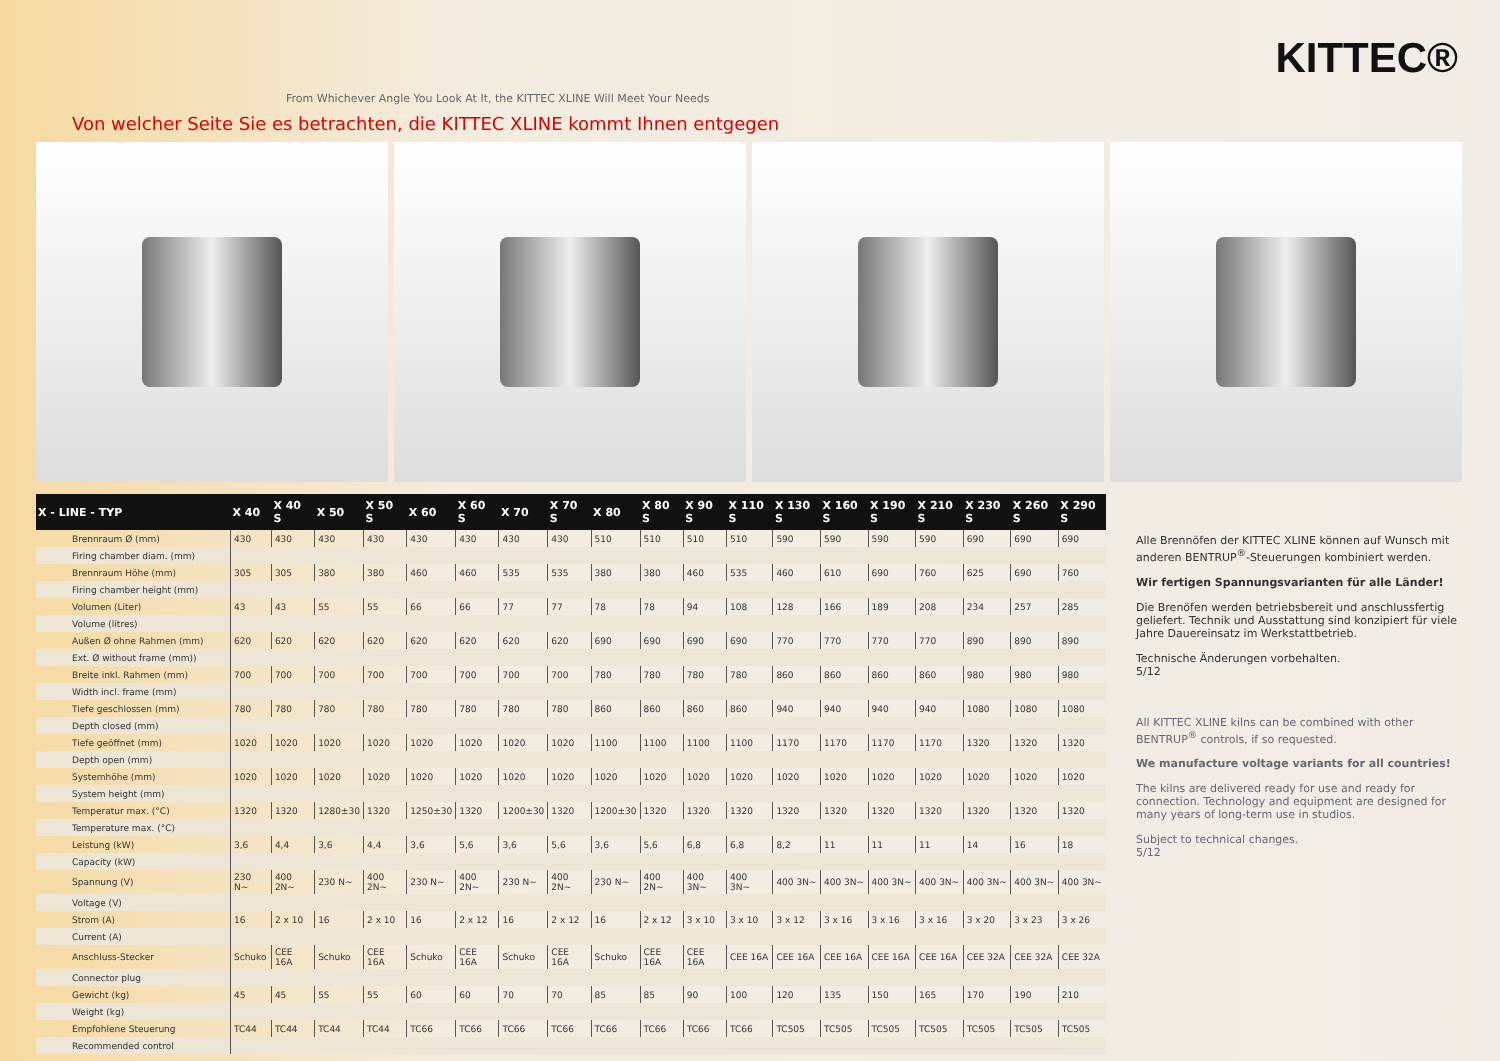KITTEC®
From Whichever Angle You Look At It, the KITTEC XLINE Will Meet Your Needs
Von welcher Seite Sie es betrachten, die KITTEC XLINE kommt Ihnen entgegen
| X - LINE - TYP | X 40 | X 40 S | X 50 | X 50 S | X 60 | X 60 S | X 70 | X 70 S | X 80 | X 80 S | X 90 S | X 110 S | X 130 S | X 160 S | X 190 S | X 210 S | X 230 S | X 260 S | X 290 S |
| --- | --- | --- | --- | --- | --- | --- | --- | --- | --- | --- | --- | --- | --- | --- | --- | --- | --- | --- | --- |
| Brennraum Ø (mm) | 430 | 430 | 430 | 430 | 430 | 430 | 430 | 430 | 510 | 510 | 510 | 510 | 590 | 590 | 590 | 590 | 690 | 690 | 690 |
| Firing chamber diam. (mm) | | | | | | | | | | | | | | | | | | | |
| Brennraum Höhe (mm) | 305 | 305 | 380 | 380 | 460 | 460 | 535 | 535 | 380 | 380 | 460 | 535 | 460 | 610 | 690 | 760 | 625 | 690 | 760 |
| Firing chamber height (mm) | | | | | | | | | | | | | | | | | | | |
| Volumen (Liter) | 43 | 43 | 55 | 55 | 66 | 66 | 77 | 77 | 78 | 78 | 94 | 108 | 128 | 166 | 189 | 208 | 234 | 257 | 285 |
| Volume (litres) | | | | | | | | | | | | | | | | | | | |
| Außen Ø ohne Rahmen (mm) | 620 | 620 | 620 | 620 | 620 | 620 | 620 | 620 | 690 | 690 | 690 | 690 | 770 | 770 | 770 | 770 | 890 | 890 | 890 |
| Ext. Ø without frame (mm)) | | | | | | | | | | | | | | | | | | | |
| Breite inkl. Rahmen (mm) | 700 | 700 | 700 | 700 | 700 | 700 | 700 | 700 | 780 | 780 | 780 | 780 | 860 | 860 | 860 | 860 | 980 | 980 | 980 |
| Width incl. frame (mm) | | | | | | | | | | | | | | | | | | | |
| Tiefe geschlossen (mm) | 780 | 780 | 780 | 780 | 780 | 780 | 780 | 780 | 860 | 860 | 860 | 860 | 940 | 940 | 940 | 940 | 1080 | 1080 | 1080 |
| Depth closed (mm) | | | | | | | | | | | | | | | | | | | |
| Tiefe geöffnet (mm) | 1020 | 1020 | 1020 | 1020 | 1020 | 1020 | 1020 | 1020 | 1100 | 1100 | 1100 | 1100 | 1170 | 1170 | 1170 | 1170 | 1320 | 1320 | 1320 |
| Depth open (mm) | | | | | | | | | | | | | | | | | | | |
| Systemhöhe (mm) | 1020 | 1020 | 1020 | 1020 | 1020 | 1020 | 1020 | 1020 | 1020 | 1020 | 1020 | 1020 | 1020 | 1020 | 1020 | 1020 | 1020 | 1020 | 1020 |
| System height (mm) | | | | | | | | | | | | | | | | | | | |
| Temperatur max. (°C) | 1320 | 1320 | 1280±30 | 1320 | 1250±30 | 1320 | 1200±30 | 1320 | 1200±30 | 1320 | 1320 | 1320 | 1320 | 1320 | 1320 | 1320 | 1320 | 1320 | 1320 |
| Temperature max. (°C) | | | | | | | | | | | | | | | | | | | |
| Leistung (kW) | 3,6 | 4,4 | 3,6 | 4,4 | 3,6 | 5,6 | 3,6 | 5,6 | 3,6 | 5,6 | 6,8 | 6,8 | 8,2 | 11 | 11 | 11 | 14 | 16 | 18 |
| Capacity (kW) | | | | | | | | | | | | | | | | | | | |
| Spannung (V) | 230 N~ | 400 2N~ | 230 N~ | 400 2N~ | 230 N~ | 400 2N~ | 230 N~ | 400 2N~ | 230 N~ | 400 2N~ | 400 3N~ | 400 3N~ | 400 3N~ | 400 3N~ | 400 3N~ | 400 3N~ | 400 3N~ | 400 3N~ | 400 3N~ |
| Voltage (V) | | | | | | | | | | | | | | | | | | | |
| Strom (A) | 16 | 2 x 10 | 16 | 2 x 10 | 16 | 2 x 12 | 16 | 2 x 12 | 16 | 2 x 12 | 3 x 10 | 3 x 10 | 3 x 12 | 3 x 16 | 3 x 16 | 3 x 16 | 3 x 20 | 3 x 23 | 3 x 26 |
| Current (A) | | | | | | | | | | | | | | | | | | | |
| Anschluss-Stecker | Schuko | CEE 16A | Schuko | CEE 16A | Schuko | CEE 16A | Schuko | CEE 16A | Schuko | CEE 16A | CEE 16A | CEE 16A | CEE 16A | CEE 16A | CEE 16A | CEE 16A | CEE 32A | CEE 32A | CEE 32A |
| Connector plug | | | | | | | | | | | | | | | | | | | |
| Gewicht (kg) | 45 | 45 | 55 | 55 | 60 | 60 | 70 | 70 | 85 | 85 | 90 | 100 | 120 | 135 | 150 | 165 | 170 | 190 | 210 |
| Weight (kg) | | | | | | | | | | | | | | | | | | | |
| Empfohlene Steuerung | TC44 | TC44 | TC44 | TC44 | TC66 | TC66 | TC66 | TC66 | TC66 | TC66 | TC66 | TC66 | TC505 | TC505 | TC505 | TC505 | TC505 | TC505 | TC505 |
| Recommended control | | | | | | | | | | | | | | | | | | | |
Alle Brennöfen der KITTEC XLINE können auf Wunsch mit anderen BENTRUP<sup>®</sup>-Steuerungen kombiniert werden.
Wir fertigen Spannungsvarianten für alle Länder!
Die Brenöfen werden betriebsbereit und anschlussfertig geliefert. Technik und Ausstattung sind konzipiert für viele Jahre Dauereinsatz im Werkstattbetrieb.
Technische Änderungen vorbehalten.
5/12
All KITTEC XLINE kilns can be combined with other BENTRUP<sup>®</sup> controls, if so requested.
We manufacture voltage variants for all countries!
The kilns are delivered ready for use and ready for connection. Technology and equipment are designed for many years of long-term use in studios.
Subject to technical changes.
5/12